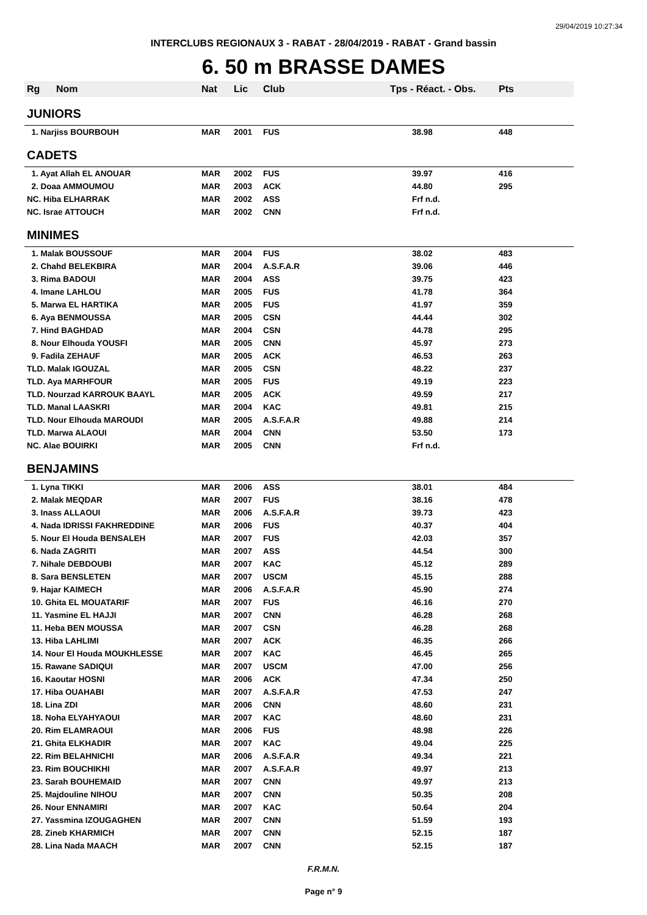29/04/2019 10:27:34
INTERCLUBS REGIONAUX 3 - RABAT - 28/04/2019 - RABAT - Grand bassin
6. 50 m BRASSE DAMES
| Rg | Nom | Nat | Lic | Club | Tps - Réact. - Obs. | Pts |
| --- | --- | --- | --- | --- | --- | --- |
| JUNIORS | | | | | | |
| 1. Narjiss BOURBOUH | | MAR | 2001 | FUS | 38.98 | 448 |
| CADETS | | | | | | |
| 1. Ayat Allah EL ANOUAR | | MAR | 2002 | FUS | 39.97 | 416 |
| 2. Doaa AMMOUMOU | | MAR | 2003 | ACK | 44.80 | 295 |
| NC. Hiba ELHARRAK | | MAR | 2002 | ASS | Frf n.d. | |
| NC. Israe ATTOUCH | | MAR | 2002 | CNN | Frf n.d. | |
| MINIMES | | | | | | |
| 1. Malak BOUSSOUF | | MAR | 2004 | FUS | 38.02 | 483 |
| 2. Chahd BELEKBIRA | | MAR | 2004 | A.S.F.A.R | 39.06 | 446 |
| 3. Rima BADOUI | | MAR | 2004 | ASS | 39.75 | 423 |
| 4. Imane LAHLOU | | MAR | 2005 | FUS | 41.78 | 364 |
| 5. Marwa EL HARTIKA | | MAR | 2005 | FUS | 41.97 | 359 |
| 6. Aya BENMOUSSA | | MAR | 2005 | CSN | 44.44 | 302 |
| 7. Hind BAGHDAD | | MAR | 2004 | CSN | 44.78 | 295 |
| 8. Nour Elhouda YOUSFI | | MAR | 2005 | CNN | 45.97 | 273 |
| 9. Fadila ZEHAUF | | MAR | 2005 | ACK | 46.53 | 263 |
| TLD. Malak IGOUZAL | | MAR | 2005 | CSN | 48.22 | 237 |
| TLD. Aya MARHFOUR | | MAR | 2005 | FUS | 49.19 | 223 |
| TLD. Nourzad KARROUK BAAYL | | MAR | 2005 | ACK | 49.59 | 217 |
| TLD. Manal LAASKRI | | MAR | 2004 | KAC | 49.81 | 215 |
| TLD. Nour Elhouda MAROUDI | | MAR | 2005 | A.S.F.A.R | 49.88 | 214 |
| TLD. Marwa ALAOUI | | MAR | 2004 | CNN | 53.50 | 173 |
| NC. Alae BOUIRKI | | MAR | 2005 | CNN | Frf n.d. | |
| BENJAMINS | | | | | | |
| 1. Lyna TIKKI | | MAR | 2006 | ASS | 38.01 | 484 |
| 2. Malak MEQDAR | | MAR | 2007 | FUS | 38.16 | 478 |
| 3. Inass ALLAOUI | | MAR | 2006 | A.S.F.A.R | 39.73 | 423 |
| 4. Nada IDRISSI FAKHREDDINE | | MAR | 2006 | FUS | 40.37 | 404 |
| 5. Nour El Houda BENSALEH | | MAR | 2007 | FUS | 42.03 | 357 |
| 6. Nada ZAGRITI | | MAR | 2007 | ASS | 44.54 | 300 |
| 7. Nihale DEBDOUBI | | MAR | 2007 | KAC | 45.12 | 289 |
| 8. Sara BENSLETEN | | MAR | 2007 | USCM | 45.15 | 288 |
| 9. Hajar KAIMECH | | MAR | 2006 | A.S.F.A.R | 45.90 | 274 |
| 10. Ghita EL MOUATARIF | | MAR | 2007 | FUS | 46.16 | 270 |
| 11. Yasmine EL HAJJI | | MAR | 2007 | CNN | 46.28 | 268 |
| 11. Heba BEN MOUSSA | | MAR | 2007 | CSN | 46.28 | 268 |
| 13. Hiba LAHLIMI | | MAR | 2007 | ACK | 46.35 | 266 |
| 14. Nour El Houda MOUKHLESSE | | MAR | 2007 | KAC | 46.45 | 265 |
| 15. Rawane SADIQUI | | MAR | 2007 | USCM | 47.00 | 256 |
| 16. Kaoutar HOSNI | | MAR | 2006 | ACK | 47.34 | 250 |
| 17. Hiba OUAHABI | | MAR | 2007 | A.S.F.A.R | 47.53 | 247 |
| 18. Lina ZDI | | MAR | 2006 | CNN | 48.60 | 231 |
| 18. Noha ELYAHYAOUI | | MAR | 2007 | KAC | 48.60 | 231 |
| 20. Rim ELAMRAOUI | | MAR | 2006 | FUS | 48.98 | 226 |
| 21. Ghita ELKHADIR | | MAR | 2007 | KAC | 49.04 | 225 |
| 22. Rim BELAHNICHI | | MAR | 2006 | A.S.F.A.R | 49.34 | 221 |
| 23. Rim BOUCHIKHI | | MAR | 2007 | A.S.F.A.R | 49.97 | 213 |
| 23. Sarah BOUHEMAID | | MAR | 2007 | CNN | 49.97 | 213 |
| 25. Majdouline NIHOU | | MAR | 2007 | CNN | 50.35 | 208 |
| 26. Nour ENNAMIRI | | MAR | 2007 | KAC | 50.64 | 204 |
| 27. Yassmina IZOUGAGHEN | | MAR | 2007 | CNN | 51.59 | 193 |
| 28. Zineb KHARMICH | | MAR | 2007 | CNN | 52.15 | 187 |
| 28. Lina Nada MAACH | | MAR | 2007 | CNN | 52.15 | 187 |
F.R.M.N.
Page n° 9